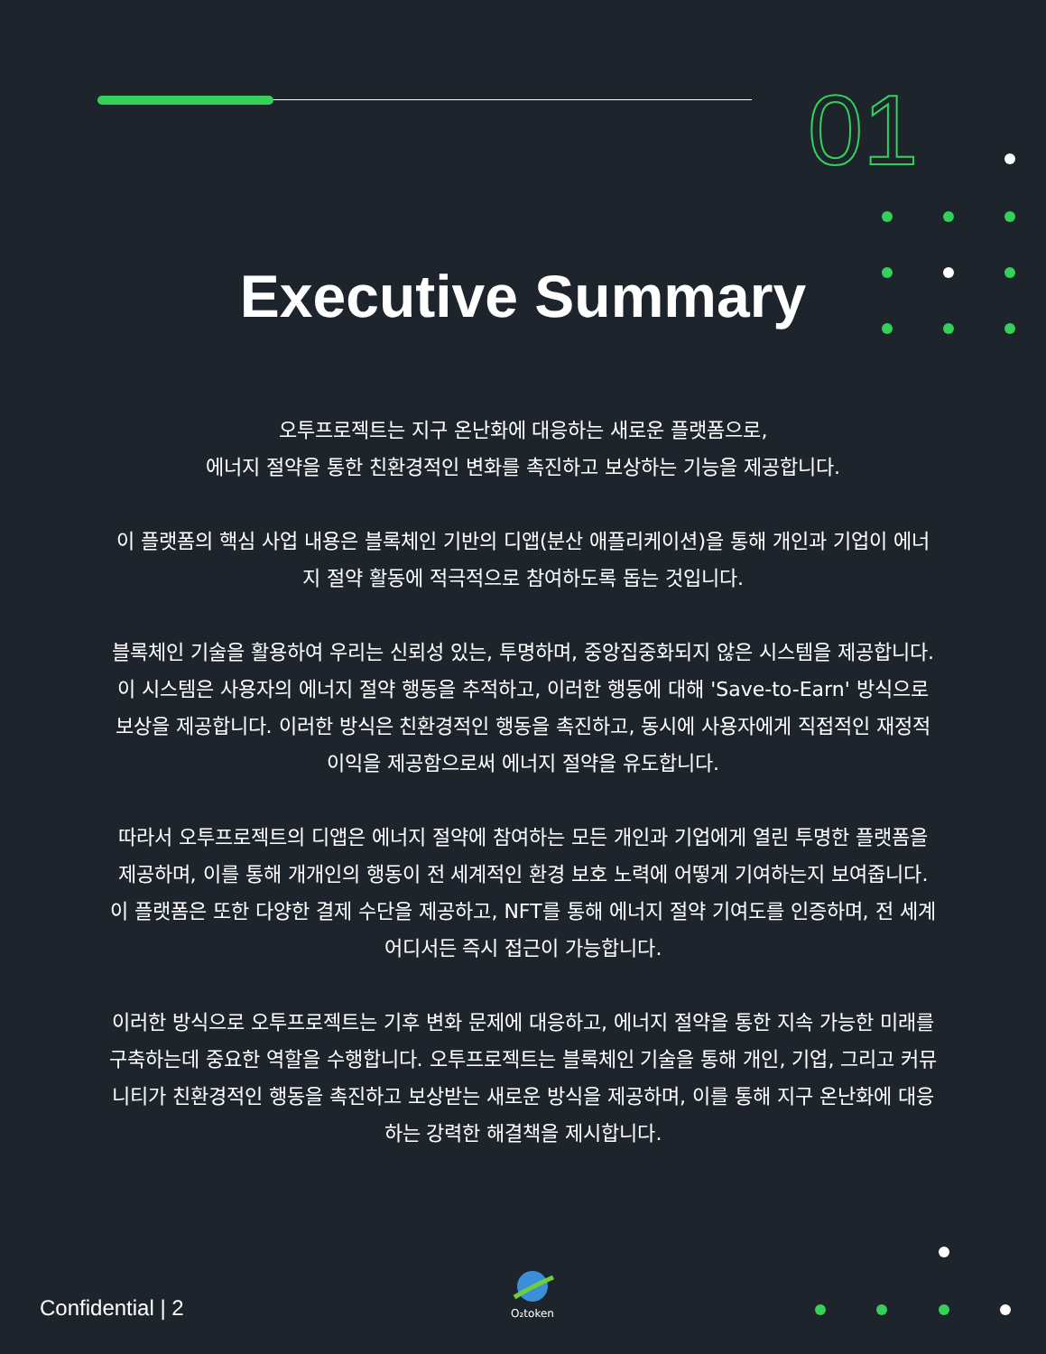01
Executive Summary
오투프로젝트는 지구 온난화에 대응하는 새로운 플랫폼으로,
에너지 절약을 통한 친환경적인 변화를 촉진하고 보상하는 기능을 제공합니다.
이 플랫폼의 핵심 사업 내용은 블록체인 기반의 디앱(분산 애플리케이션)을 통해 개인과 기업이 에너지 절약 활동에 적극적으로 참여하도록 돕는 것입니다.
블록체인 기술을 활용하여 우리는 신뢰성 있는, 투명하며, 중앙집중화되지 않은 시스템을 제공합니다. 이 시스템은 사용자의 에너지 절약 행동을 추적하고, 이러한 행동에 대해 'Save-to-Earn' 방식으로 보상을 제공합니다. 이러한 방식은 친환경적인 행동을 촉진하고, 동시에 사용자에게 직접적인 재정적 이익을 제공함으로써 에너지 절약을 유도합니다.
따라서 오투프로젝트의 디앱은 에너지 절약에 참여하는 모든 개인과 기업에게 열린 투명한 플랫폼을 제공하며, 이를 통해 개개인의 행동이 전 세계적인 환경 보호 노력에 어떻게 기여하는지 보여줍니다. 이 플랫폼은 또한 다양한 결제 수단을 제공하고, NFT를 통해 에너지 절약 기여도를 인증하며, 전 세계 어디서든 즉시 접근이 가능합니다.
이러한 방식으로 오투프로젝트는 기후 변화 문제에 대응하고, 에너지 절약을 통한 지속 가능한 미래를 구축하는데 중요한 역할을 수행합니다. 오투프로젝트는 블록체인 기술을 통해 개인, 기업, 그리고 커뮤니티가 친환경적인 행동을 촉진하고 보상받는 새로운 방식을 제공하며, 이를 통해 지구 온난화에 대응하는 강력한 해결책을 제시합니다.
Confidential | 2
O₂token